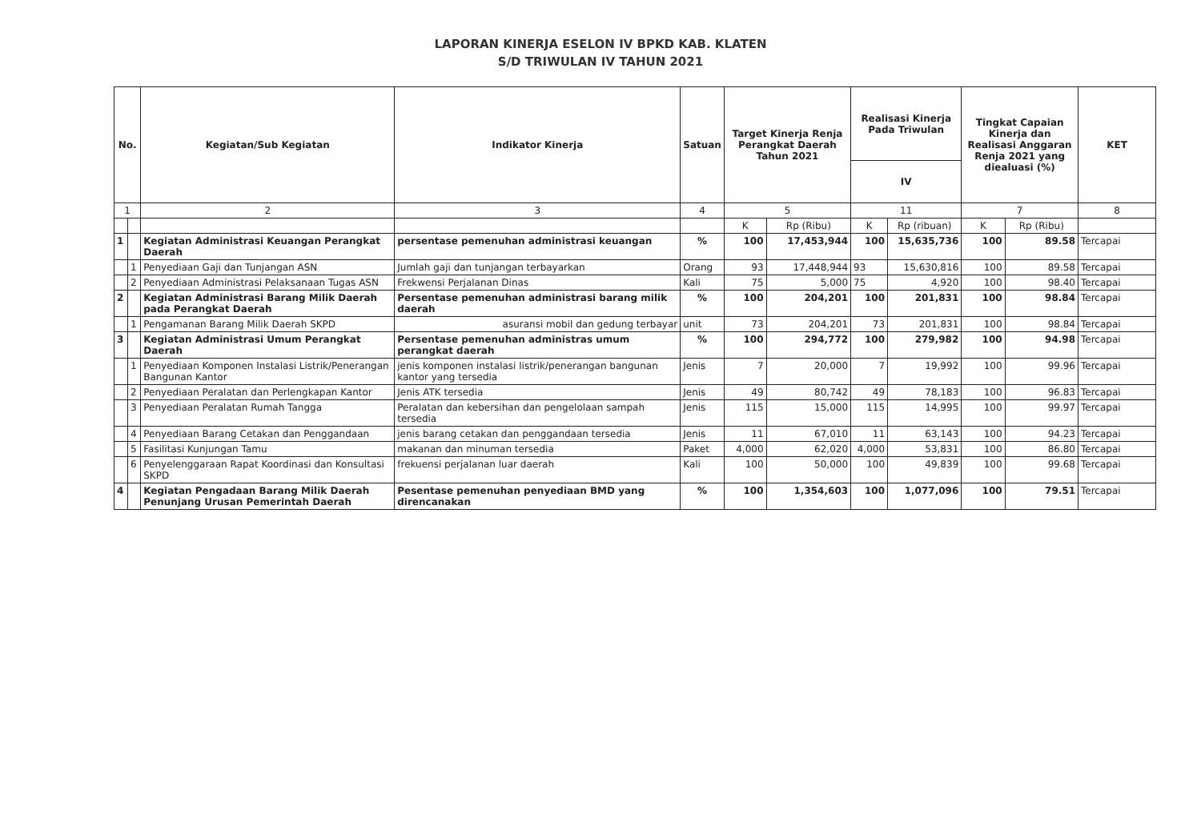LAPORAN KINERJA ESELON IV BPKD KAB. KLATEN
S/D TRIWULAN IV TAHUN 2021
| No. | | Kegiatan/Sub Kegiatan | Indikator Kinerja | Satuan | Target Kinerja Renja Perangkat Daerah Tahun 2021 | | Realisasi Kinerja Pada Triwulan | | Tingkat Capaian Kinerja dan Realisasi Anggaran Renja 2021 yang diealuasi (%) | | KET |
| --- | --- | --- | --- | --- | --- | --- | --- | --- | --- | --- | --- |
| | | | | | | | IV | | | | |
| 1 | | 2 | 3 | 4 | 5 | | 11 | | 7 | | 8 |
| | | | | | K | Rp (Ribu) | K | Rp (ribuan) | K | Rp (Ribu) | |
| 1 | | Kegiatan Administrasi Keuangan Perangkat Daerah | persentase pemenuhan administrasi keuangan | % | 100 | 17,453,944 | 100 | 15,635,736 | 100 | 89.58 | Tercapai |
| | 1 | Penyediaan Gaji dan Tunjangan ASN | Jumlah gaji dan tunjangan terbayarkan | Orang | 93 | 17,448,944 | 93 | 15,630,816 | 100 | 89.58 | Tercapai |
| | 2 | Penyediaan Administrasi Pelaksanaan Tugas ASN | Frekwensi Perjalanan Dinas | Kali | 75 | 5,000 | 75 | 4,920 | 100 | 98.40 | Tercapai |
| 2 | | Kegiatan Administrasi Barang Milik Daerah pada Perangkat Daerah | Persentase pemenuhan administrasi barang milik daerah | % | 100 | 204,201 | 100 | 201,831 | 100 | 98.84 | Tercapai |
| | 1 | Pengamanan Barang Milik Daerah SKPD | asuransi mobil dan gedung terbayar | unit | 73 | 204,201 | 73 | 201,831 | 100 | 98.84 | Tercapai |
| 3 | | Kegiatan Administrasi Umum Perangkat Daerah | Persentase pemenuhan administras umum perangkat daerah | % | 100 | 294,772 | 100 | 279,982 | 100 | 94.98 | Tercapai |
| | 1 | Penyediaan Komponen Instalasi Listrik/Penerangan Bangunan Kantor | jenis komponen instalasi listrik/penerangan bangunan kantor yang tersedia | Jenis | 7 | 20,000 | 7 | 19,992 | 100 | 99.96 | Tercapai |
| | 2 | Penyediaan Peralatan dan Perlengkapan Kantor | Jenis ATK tersedia | Jenis | 49 | 80,742 | 49 | 78,183 | 100 | 96.83 | Tercapai |
| | 3 | Penyediaan Peralatan Rumah Tangga | Peralatan dan kebersihan dan pengelolaan sampah tersedia | Jenis | 115 | 15,000 | 115 | 14,995 | 100 | 99.97 | Tercapai |
| | 4 | Penyediaan Barang Cetakan dan Penggandaan | jenis barang cetakan dan penggandaan tersedia | Jenis | 11 | 67,010 | 11 | 63,143 | 100 | 94.23 | Tercapai |
| | 5 | Fasilitasi Kunjungan Tamu | makanan dan minuman tersedia | Paket | 4,000 | 62,020 | 4,000 | 53,831 | 100 | 86.80 | Tercapai |
| | 6 | Penyelenggaraan Rapat Koordinasi dan Konsultasi SKPD | frekuensi perjalanan luar daerah | Kali | 100 | 50,000 | 100 | 49,839 | 100 | 99.68 | Tercapai |
| 4 | | Kegiatan Pengadaan Barang Milik Daerah Penunjang Urusan Pemerintah Daerah | Pesentase pemenuhan penyediaan BMD yang direncanakan | % | 100 | 1,354,603 | 100 | 1,077,096 | 100 | 79.51 | Tercapai |